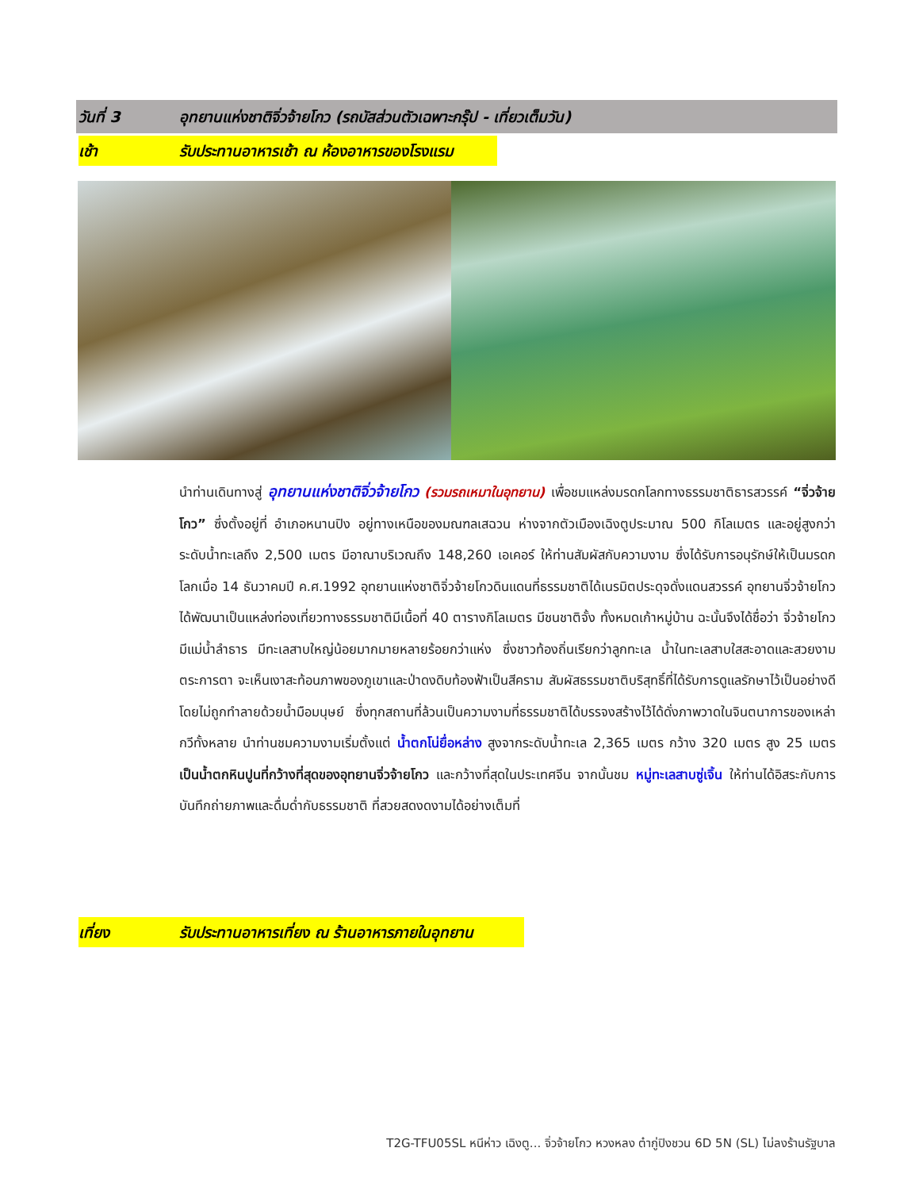วันที่ 3 อุทยานแห่งชาติจิ่วจ้ายโกว (รถบัสส่วนตัวเฉพาะกรุ๊ป - เที่ยวเต็มวัน)
เช้า รับประทานอาหารเช้า ณ ห้องอาหารของโรงแรม
นำท่านเดินทางสู่ อุทยานแห่งชาติจิ่วจ้ายโกว (รวมรถเหมาในอุทยาน) เพื่อชมแหล่งมรดกโลกทางธรรมชาติธารสวรรค์ “จิ่วจ้ายโกว” ซึ่งตั้งอยู่ที่ อำเภอหนานปิง อยู่ทางเหนือของมณฑลเสฉวน ห่างจากตัวเมืองเฉิงตูประมาณ 500 กิโลเมตร และอยู่สูงกว่าระดับน้ำทะเลถึง 2,500 เมตร มีอาณาบริเวณถึง 148,260 เอเคอร์ ให้ท่านสัมผัสกับความงาม ซึ่งได้รับการอนุรักษ์ให้เป็นมรดกโลกเมื่อ 14 ธันวาคมปี ค.ศ.1992 อุทยานแห่งชาติจิ่วจ้ายโกวดินแดนที่ธรรมชาติได้เนรมิตประดุจดั่งแดนสวรรค์ อุทยานจิ่วจ้ายโกวได้พัฒนาเป็นแหล่งท่องเที่ยวทางธรรมชาติมีเนื้อที่ 40 ตารางกิโลเมตร มีชนชาติจั้ง ทั้งหมดเก้าหมู่บ้าน ฉะนั้นจึงได้ชื่อว่า จิ่วจ้ายโกว มีแม่น้ำลำธาร มีทะเลสาบใหญ่น้อยมากมายหลายร้อยกว่าแห่ง ซึ่งชาวท้องถิ่นเรียกว่าลูกทะเล น้ำในทะเลสาบใสสะอาดและสวยงามตระการตา จะเห็นเงาสะท้อนภาพของภูเขาและป่าดงดิบท้องฟ้าเป็นสีคราม สัมผัสธรรมชาติบริสุทธิ์ที่ได้รับการดูแลรักษาไว้เป็นอย่างดี โดยไม่ถูกทำลายด้วยน้ำมือมนุษย์ ซึ่งทุกสถานที่ล้วนเป็นความงามที่ธรรมชาติได้บรรจงสร้างไว้ได้ดั่งภาพวาดในจินตนาการของเหล่ากวีทั้งหลาย นำท่านชมความงามเริ่มตั้งแต่ น้ำตกโน่ยื่อหล่าง สูงจากระดับน้ำทะเล 2,365 เมตร กว้าง 320 เมตร สูง 25 เมตร เป็นน้ำตกหินปูนที่กว้างที่สุดของอุทยานจิ่วจ้ายโกว และกว้างที่สุดในประเทศจีน จากนั้นชม หมู่ทะเลสาบซู่เจิ้น ให้ท่านได้อิสระกับการบันทึกถ่ายภาพและดื่มด่ำกับธรรมชาติ ที่สวยสดงดงามได้อย่างเต็มที่
เที่ยง รับประทานอาหารเที่ยง ณ ร้านอาหารภายในอุทยาน
T2G-TFU05SL หนีห่าว เฉิงตู... จิ่วจ้ายโกว หวงหลง ต๋ากู่ปิงชวน 6D 5N (SL) ไม่ลงร้านรัฐบาล